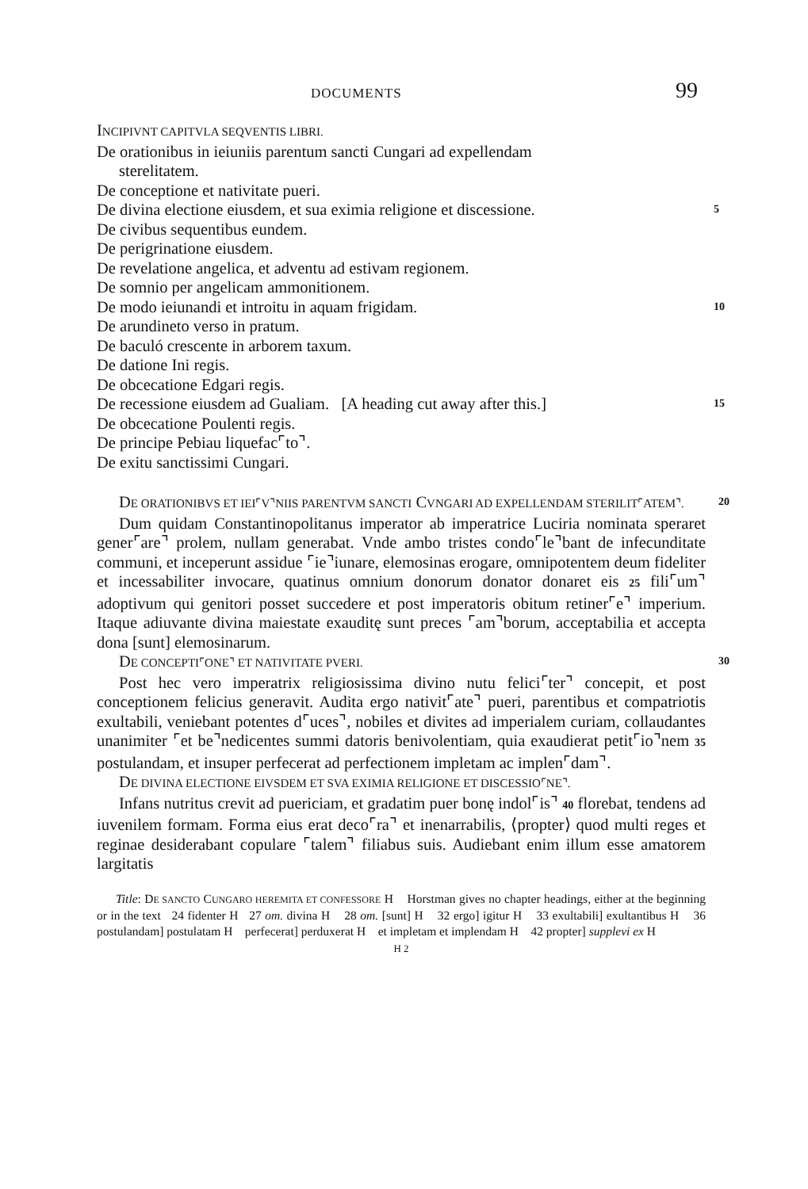DOCUMENTS 99
INCIPIVNT CAPITVLA SEQVENTIS LIBRI.
De orationibus in ieiuniis parentum sancti Cungari ad expellendam
sterelitatem.
De conceptione et nativitate pueri.
De divina electione eiusdem, et sua eximia religione et discessione. 5
De civibus sequentibus eundem.
De perigrinatione eiusdem.
De revelatione angelica, et adventu ad estivam regionem.
De somnio per angelicam ammonitionem.
De modo ieiunandi et introitu in aquam frigidam. 10
De arundineto verso in pratum.
De baculó crescente in arborem taxum.
De datione Ini regis.
De obcecatione Edgari regis.
De recessione eiusdem ad Gualiam. [A heading cut away after this.] 15
De obcecatione Poulenti regis.
De principe Pebiau liquefac⌜to⌝.
De exitu sanctissimi Cungari.
DE ORATIONIBVS ET IEI⌜V⌝NIIS PARENTVM SANCTI CVNGARI AD EXPELLENDAM STERILIT⌜ATEM⌝. 20
Dum quidam Constantinopolitanus imperator ab imperatrice Luciria nominata speraret gener⌜are⌝ prolem, nullam generabat. Vnde ambo tristes condo⌜le⌝bant de infecunditate communi, et inceperunt assidue ⌜ie⌝iunare, elemosinas erogare, omnipotentem deum fideliter et incessabiliter invocare, quatinus omnium donorum donator donaret eis 25 fili⌜um⌝ adoptivum qui genitori posset succedere et post imperatoris obitum retiner⌜e⌝ imperium. Itaque adiuvante divina maiestate exauditę sunt preces ⌜am⌝borum, acceptabilia et accepta dona [sunt] elemosinarum.
DE CONCEPTI⌜ONE⌝ ET NATIVITATE PVERI. 30
Post hec vero imperatrix religiosissima divino nutu felici⌜ter⌝ concepit, et post conceptionem felicius generavit. Audita ergo nativit⌜ate⌝ pueri, parentibus et compatriotis exultabili, veniebant potentes d⌜uces⌝, nobiles et divites ad imperialem curiam, collaudantes unanimiter ⌜et be⌝nedicentes summi datoris benivolentiam, quia exaudierat petit⌜io⌝nem 35 postulandam, et insuper perfecerat ad perfectionem impletam ac implen⌜dam⌝.
DE DIVINA ELECTIONE EIVSDEM ET SVA EXIMIA RELIGIONE ET DISCESSIO⌜NE⌝.
Infans nutritus crevit ad puericiam, et gradatim puer bonę indol⌜is⌝ 40 florebat, tendens ad iuvenilem formam. Forma eius erat deco⌜ra⌝ et inenarrabilis, ⟨propter⟩ quod multi reges et reginae desiderabant copulare ⌜talem⌝ filiabus suis. Audiebant enim illum esse amatorem largitatis
Title: DE SANCTO CUNGARO HEREMITA ET CONFESSORE H Horstman gives no chapter headings, either at the beginning or in the text 24 fidenter H 27 om. divina H 28 om. [sunt] H 32 ergo] igitur H 33 exultabili] exultantibus H 36 postulandam] postulatam H perfecerat] perduxerat H et impletam et implendam H 42 propter] supplevi ex H
H 2